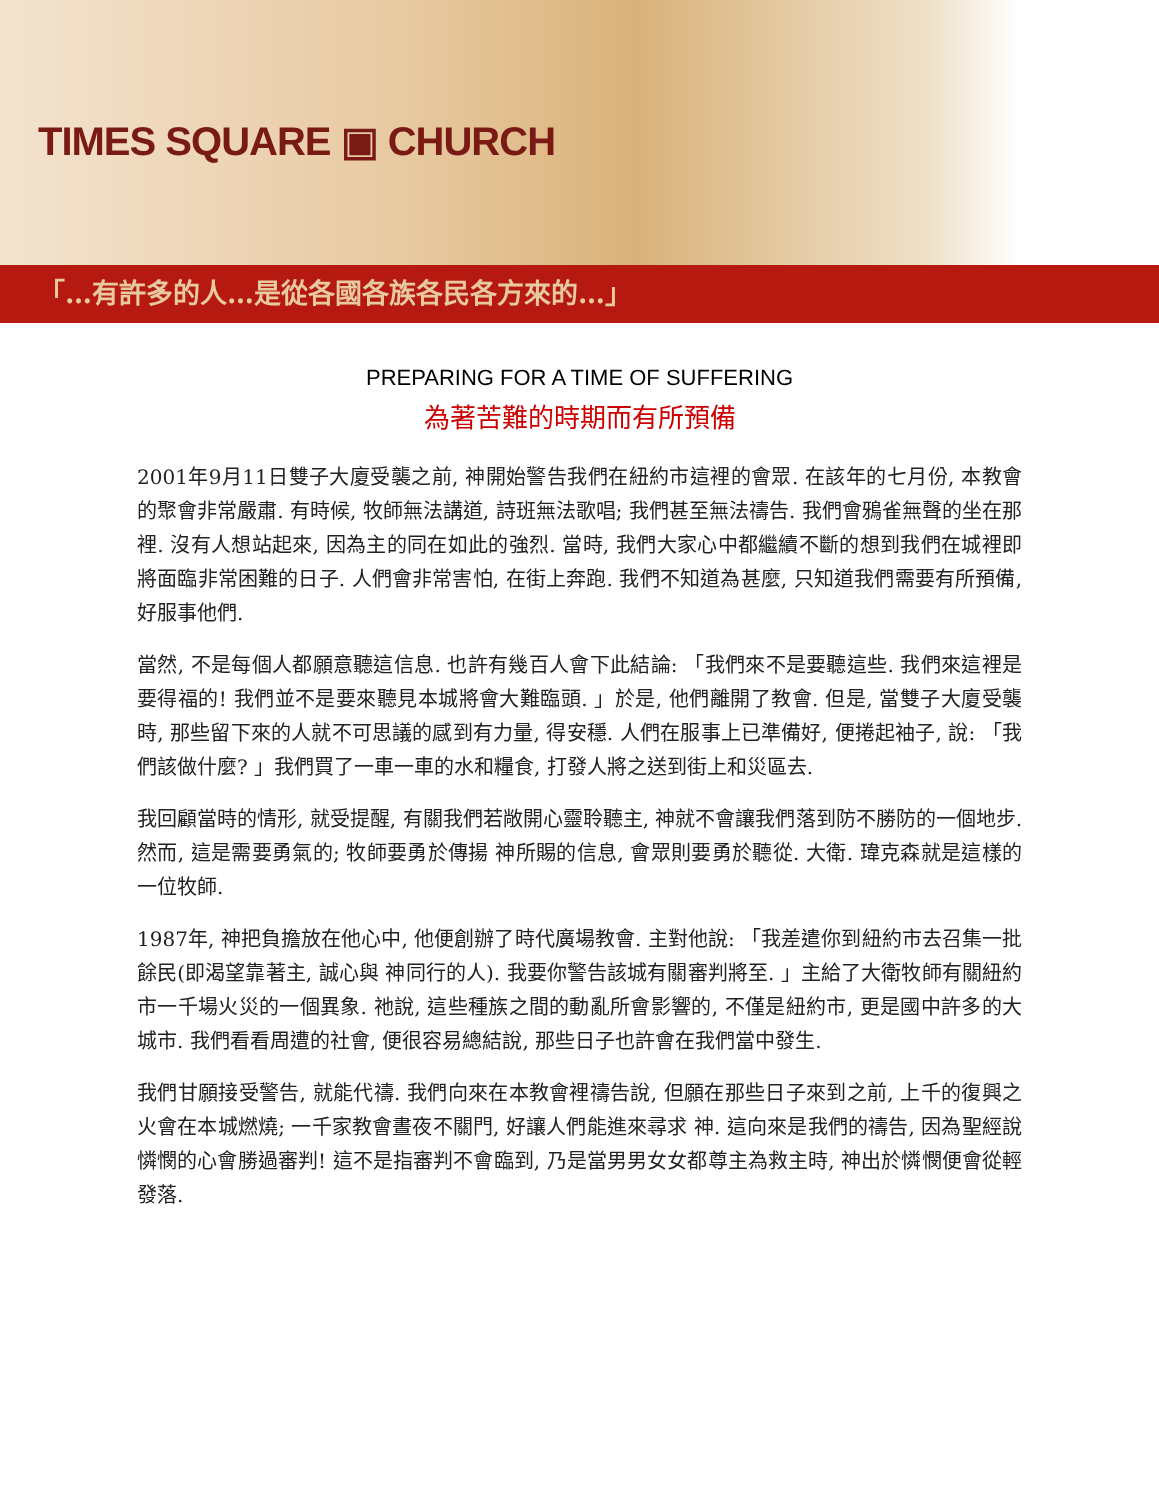TIMES SQUARE ▣ CHURCH
「…有許多的人…是從各國各族各民各方來的…」
PREPARING FOR A TIME OF SUFFERING
為著苦難的時期而有所預備
2001年9月11日雙子大廈受襲之前, 神開始警告我們在紐約市這裡的會眾. 在該年的七月份, 本教會的聚會非常嚴肅. 有時候, 牧師無法講道, 詩班無法歌唱; 我們甚至無法禱告. 我們會鴉雀無聲的坐在那裡. 沒有人想站起來, 因為主的同在如此的強烈. 當時, 我們大家心中都繼續不斷的想到我們在城裡即將面臨非常困難的日子. 人們會非常害怕, 在街上奔跑. 我們不知道為甚麼, 只知道我們需要有所預備, 好服事他們.
當然, 不是每個人都願意聽這信息. 也許有幾百人會下此結論: 「我們來不是要聽這些. 我們來這裡是要得福的! 我們並不是要來聽見本城將會大難臨頭. 」於是, 他們離開了教會. 但是, 當雙子大廈受襲時, 那些留下來的人就不可思議的感到有力量, 得安穩. 人們在服事上已準備好, 便捲起袖子, 說: 「我們該做什麼? 」我們買了一車一車的水和糧食, 打發人將之送到街上和災區去.
我回顧當時的情形, 就受提醒, 有關我們若敞開心靈聆聽主, 神就不會讓我們落到防不勝防的一個地步. 然而, 這是需要勇氣的; 牧師要勇於傳揚 神所賜的信息, 會眾則要勇於聽從. 大衛. 瑋克森就是這樣的一位牧師.
1987年, 神把負擔放在他心中, 他便創辦了時代廣場教會. 主對他說: 「我差遣你到紐約市去召集一批餘民(即渴望靠著主, 誠心與 神同行的人). 我要你警告該城有關審判將至. 」主給了大衛牧師有關紐約市一千場火災的一個異象. 祂說, 這些種族之間的動亂所會影響的, 不僅是紐約市, 更是國中許多的大城市. 我們看看周遭的社會, 便很容易總結說, 那些日子也許會在我們當中發生.
我們甘願接受警告, 就能代禱. 我們向來在本教會裡禱告說, 但願在那些日子來到之前, 上千的復興之火會在本城燃燒; 一千家教會晝夜不關門, 好讓人們能進來尋求 神. 這向來是我們的禱告, 因為聖經說憐憫的心會勝過審判! 這不是指審判不會臨到, 乃是當男男女女都尊主為救主時, 神出於憐憫便會從輕發落.